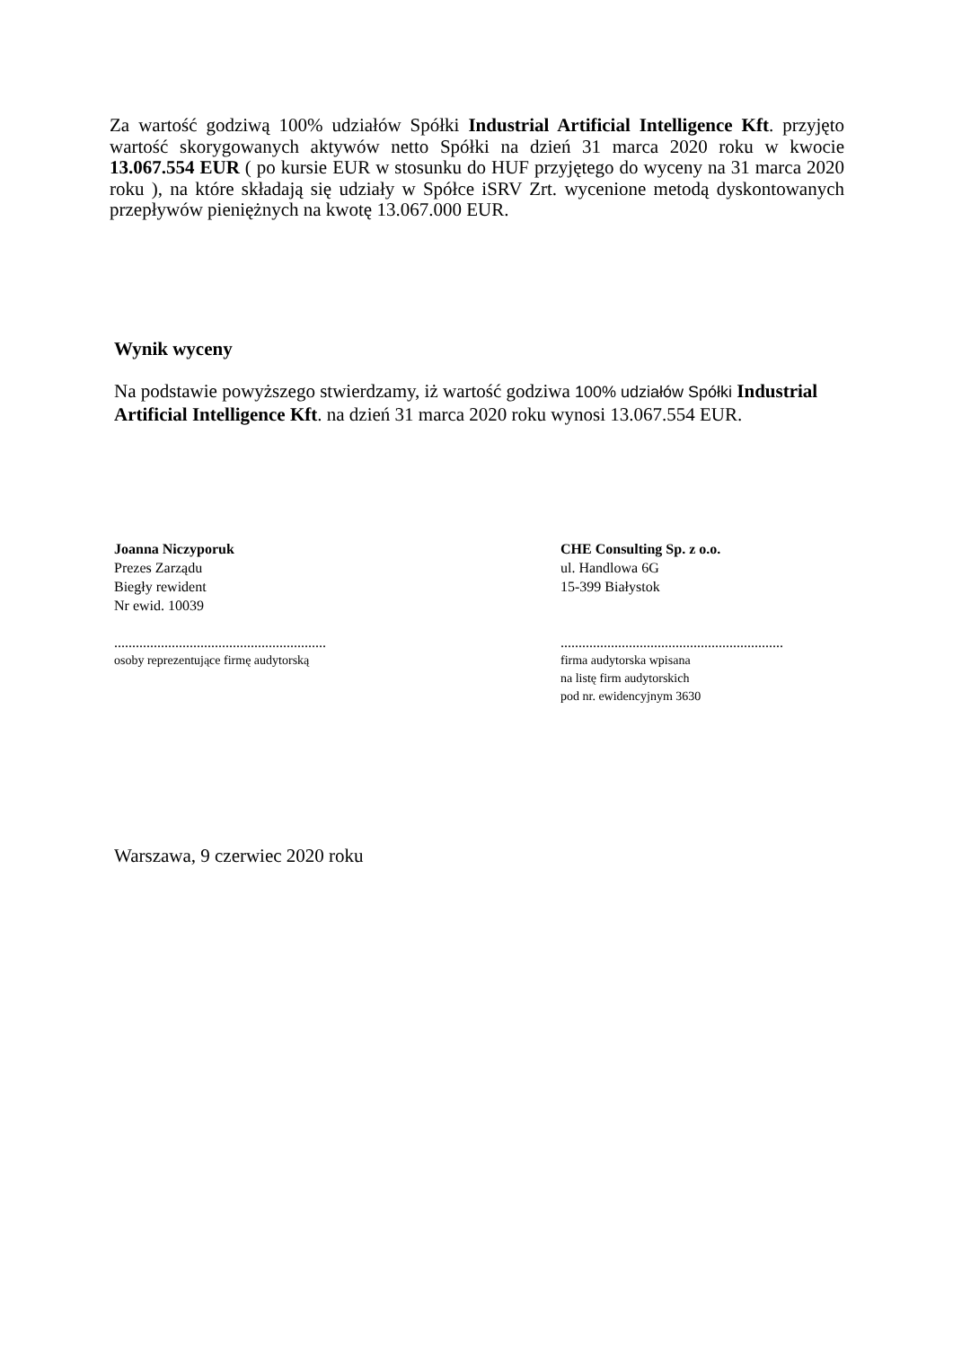Za wartość godziwą 100% udziałów Spółki Industrial Artificial Intelligence Kft. przyjęto wartość skorygowanych aktywów netto Spółki na dzień 31 marca 2020 roku w kwocie 13.067.554 EUR ( po kursie EUR w stosunku do HUF przyjętego do wyceny na 31 marca 2020 roku ), na które składają się udziały w Spółce iSRV Zrt. wycenione metodą dyskontowanych przepływów pieniężnych na kwotę 13.067.000 EUR.
Wynik wyceny
Na podstawie powyższego stwierdzamy, iż wartość godziwa 100% udziałów Spółki Industrial Artificial Intelligence Kft. na dzień 31 marca 2020 roku wynosi 13.067.554 EUR.
Joanna Niczyporuk
Prezes Zarządu
Biegły rewident
Nr ewid. 10039
...........................................................
osoby reprezentujące firmę audytorską
CHE Consulting Sp. z o.o.
ul. Handlowa 6G
15-399 Białystok
..............................................................
firma audytorska wpisana
na listę firm audytorskich
pod nr. ewidencyjnym 3630
Warszawa, 9 czerwiec 2020 roku